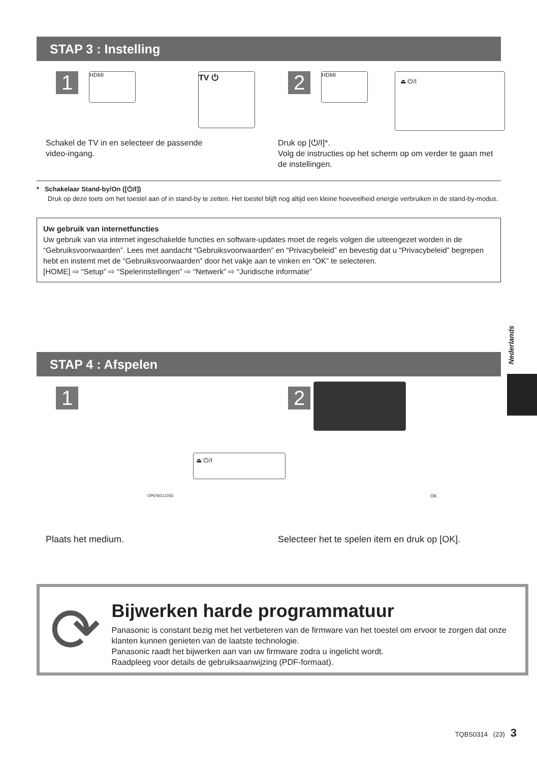STAP 3 : Instelling
1
HDMI TV ⏻
Schakel de TV in en selecteer de passende
video-ingang.
2
HDMI ⏏ ⏻/I
Druk op [⏻/I]*.
Volg de instructies op het scherm op om verder te gaan met de instellingen.
* Schakelaar Stand-by/On ([⏻/I])
Druk op deze toets om het toestel aan of in stand-by te zetten. Het toestel blijft nog altijd een kleine hoeveelheid energie verbruiken in de stand-by-modus.
Uw gebruik van internetfuncties
Uw gebruik van via internet ingeschakelde functies en software-updates moet de regels volgen die uiteengezet worden in de “Gebruiksvoorwaarden”. Lees met aandacht “Gebruiksvoorwaarden” en “Privacybeleid” en bevestig dat u “Privacybeleid” begrepen hebt en instemt met de “Gebruiksvoorwaarden” door het vakje aan te vinken en “OK” te selecteren.
[HOME] ⇨ “Setup” ⇨ “Spelerinstellingen” ⇨ “Netwerk” ⇨ “Juridische informatie”
STAP 4 : Afspelen
1
⏏ ⏻/I
OPEN/CLOSE
Plaats het medium.
2
OK
Selecteer het te spelen item en druk op [OK].
⟳
Bijwerken harde programmatuur
Panasonic is constant bezig met het verbeteren van de firmware van het toestel om ervoor te zorgen dat onze klanten kunnen genieten van de laatste technologie.
Panasonic raadt het bijwerken aan van uw firmware zodra u ingelicht wordt.
Raadpleeg voor details de gebruiksaanwijzing (PDF-formaat).
Nederlands
TQBS0314 (23) 3